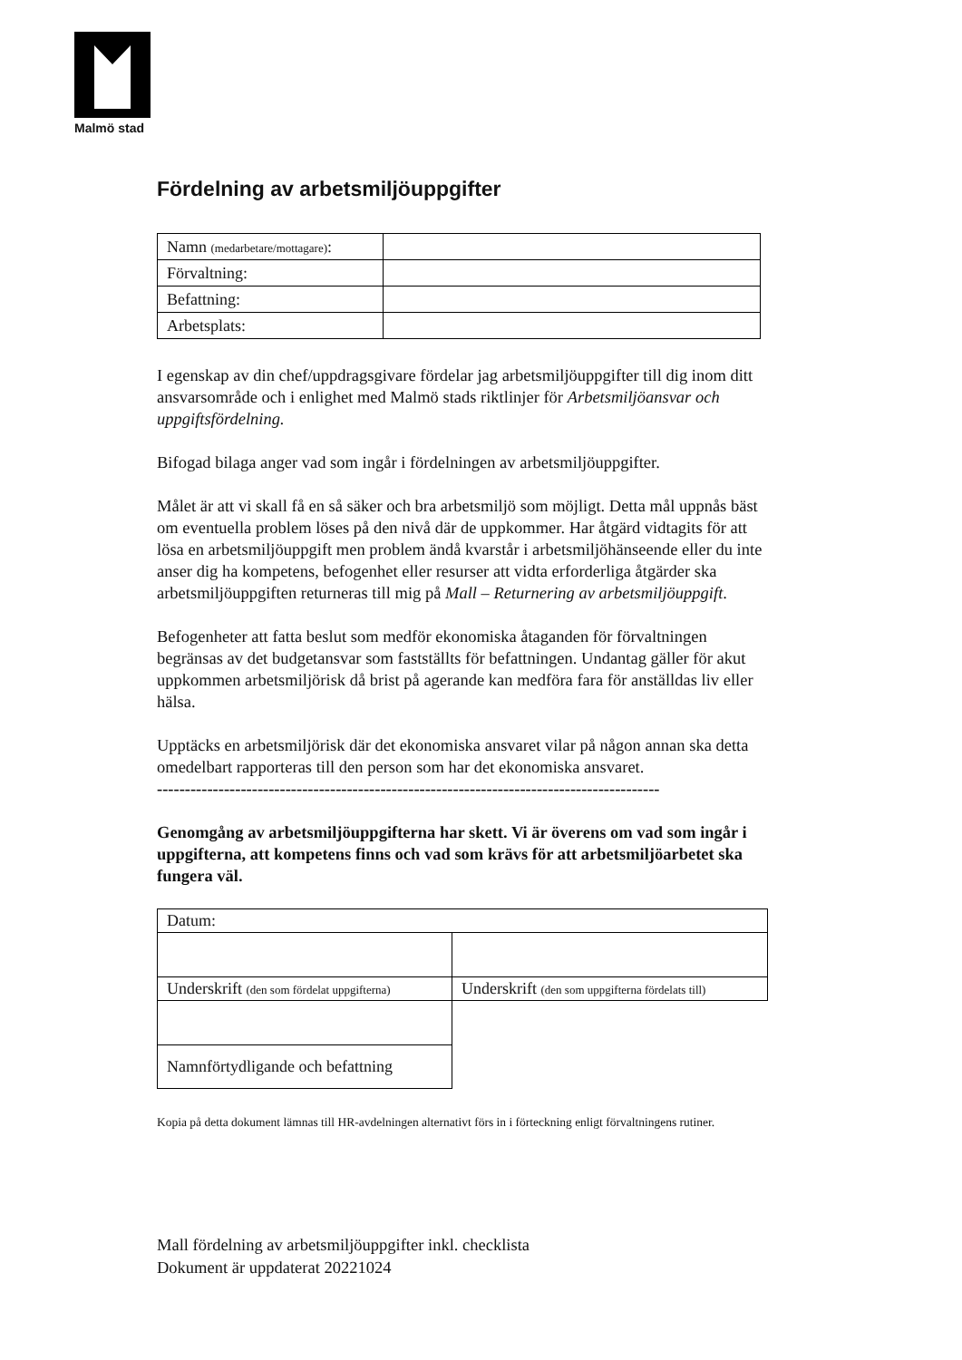Malmö stad
Fördelning av arbetsmiljöuppgifter
| Namn (medarbetare/mottagare) : | |
| Förvaltning: | |
| Befattning: | |
| Arbetsplats: | |
I egenskap av din chef/uppdragsgivare fördelar jag arbetsmiljöuppgifter till dig inom ditt ansvarsområde och i enlighet med Malmö stads riktlinjer för Arbetsmiljöansvar och uppgiftsfördelning.
Bifogad bilaga anger vad som ingår i fördelningen av arbetsmiljöuppgifter.
Målet är att vi skall få en så säker och bra arbetsmiljö som möjligt. Detta mål uppnås bäst om eventuella problem löses på den nivå där de uppkommer. Har åtgärd vidtagits för att lösa en arbetsmiljöuppgift men problem ändå kvarstår i arbetsmiljöhänseende eller du inte anser dig ha kompetens, befogenhet eller resurser att vidta erforderliga åtgärder ska arbetsmiljöuppgiften returneras till mig på Mall – Returnering av arbetsmiljöuppgift.
Befogenheter att fatta beslut som medför ekonomiska åtaganden för förvaltningen begränsas av det budgetansvar som fastställts för befattningen. Undantag gäller för akut uppkommen arbetsmiljörisk då brist på agerande kan medföra fara för anställdas liv eller hälsa.
Upptäcks en arbetsmiljörisk där det ekonomiska ansvaret vilar på någon annan ska detta omedelbart rapporteras till den person som har det ekonomiska ansvaret.
------------------------------------------------------------------------------------------
Genomgång av arbetsmiljöuppgifterna har skett. Vi är överens om vad som ingår i uppgifterna, att kompetens finns och vad som krävs för att arbetsmiljöarbetet ska fungera väl.
| Datum: | |
| Underskrift (den som fördelat uppgifterna) | Underskrift (den som uppgifterna fördelats till) |
| Namnförtydligande och befattning | |
Kopia på detta dokument lämnas till HR-avdelningen alternativt förs in i förteckning enligt förvaltningens rutiner.
Mall fördelning av arbetsmiljöuppgifter inkl. checklista
Dokument är uppdaterat 20221024